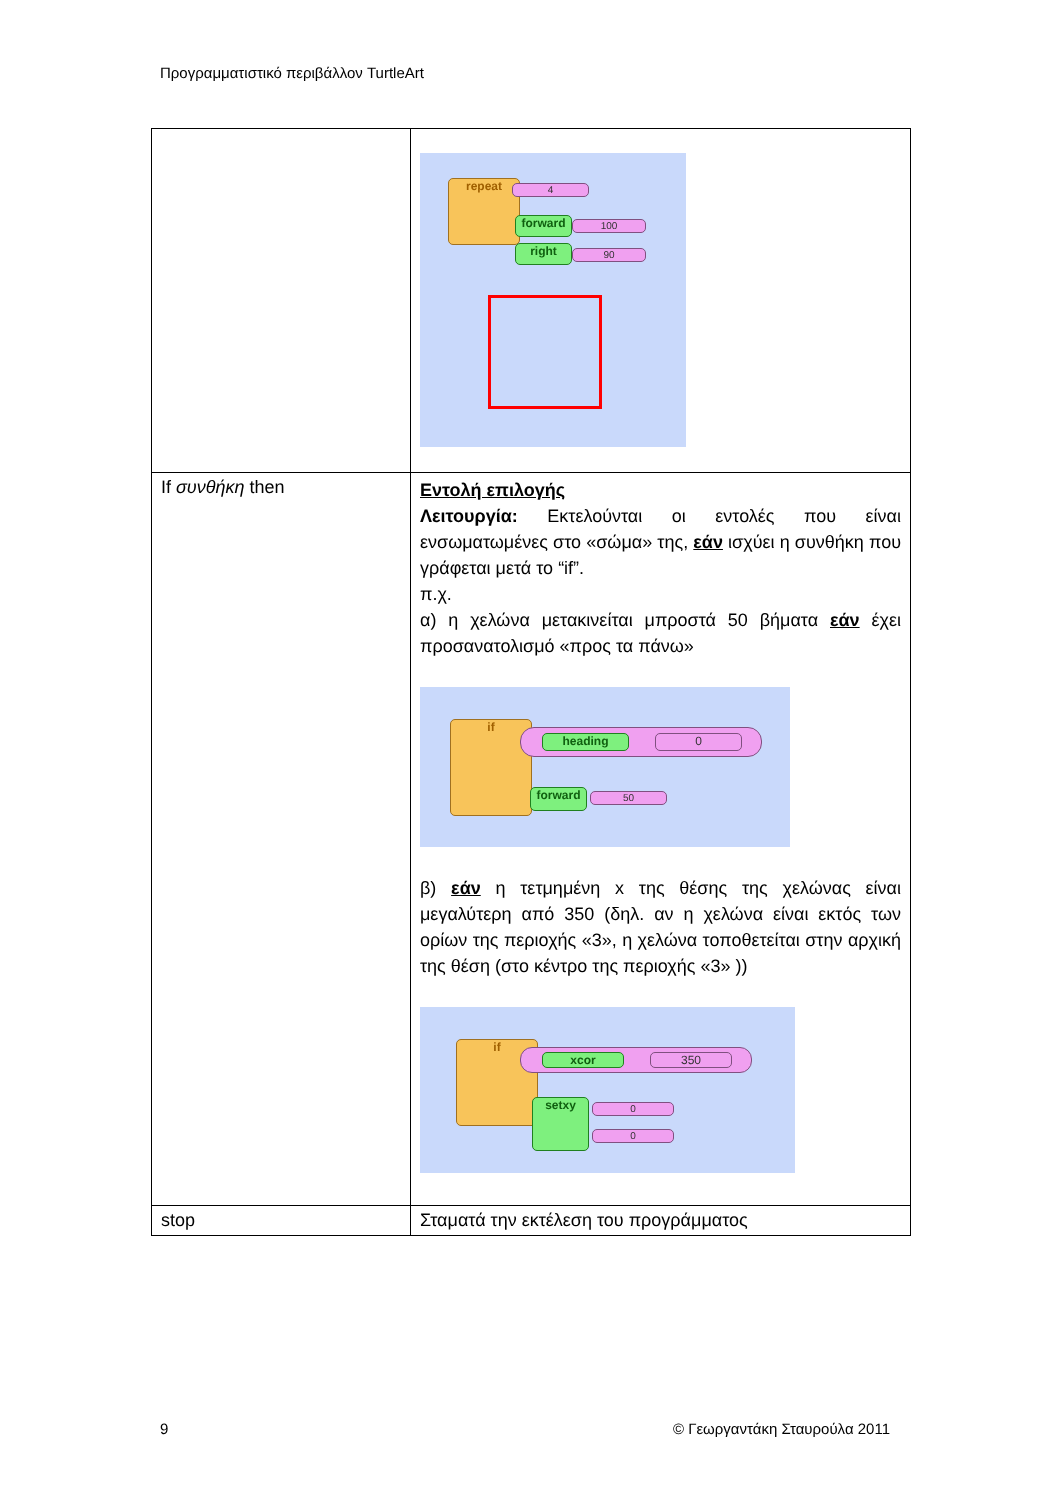Προγραμματιστικό περιβάλλον TurtleArt
| | repeat 4 forward 100 right 90 |
| If συνθήκη then | Εντολή επιλογής Λειτουργία: Εκτελούνται οι εντολές που είναι ενσωματωμένες στο «σώμα» της, εάν ισχύει η συνθήκη που γράφεται μετά το “if”. π.χ. α) η χελώνα μετακινείται μπροστά 50 βήματα εάν έχει προσανατολισμό «προς τα πάνω» if heading 0 forward 50 β) εάν η τετμημένη x της θέσης της χελώνας είναι μεγαλύτερη από 350 (δηλ. αν η χελώνα είναι εκτός των ορίων της περιοχής «3», η χελώνα τοποθετείται στην αρχική της θέση (στο κέντρο της περιοχής «3» )) if xcor 350 setxy 0 0 |
| stop | Σταματά την εκτέλεση του προγράμματος |
9 © Γεωργαντάκη Σταυρούλα 2011